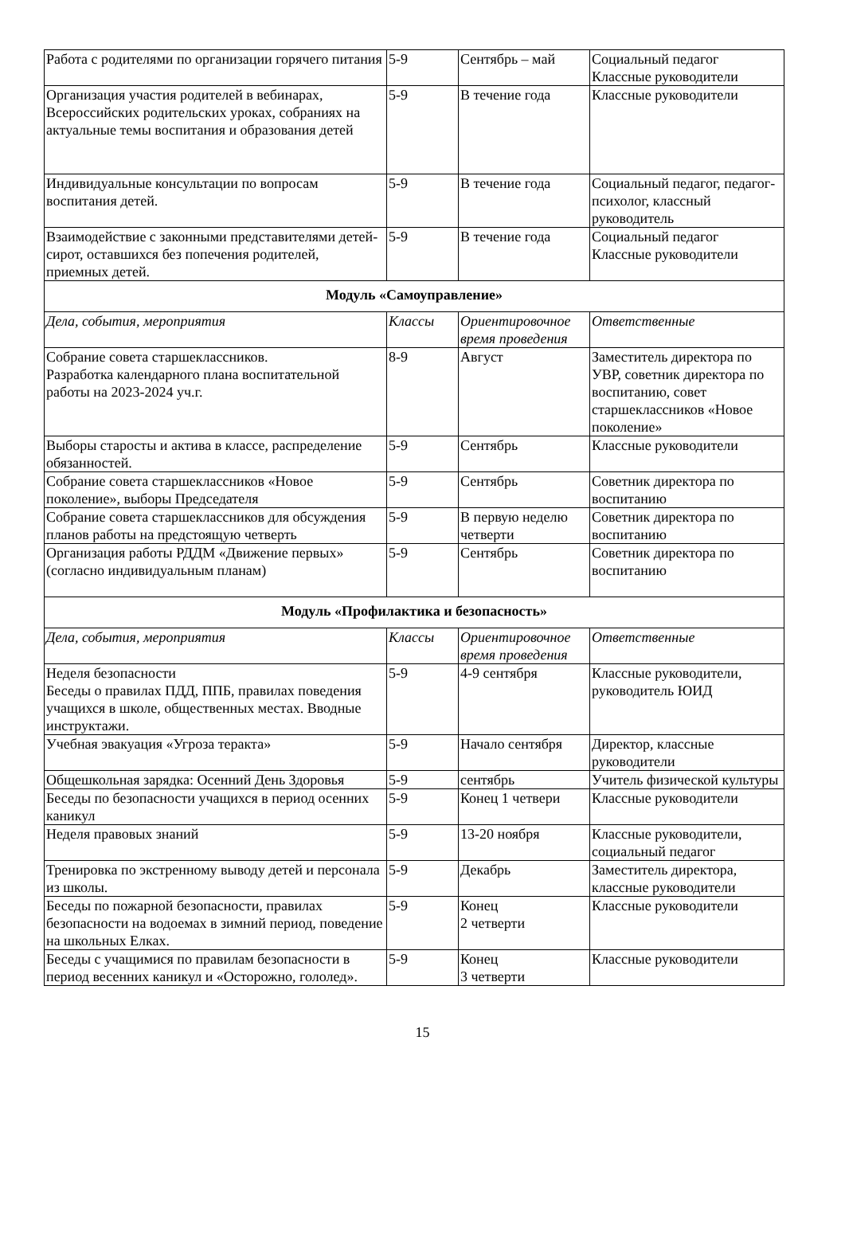| Работа с родителями по организации горячего питания | 5-9 | Сентябрь – май | Социальный педагог Классные руководители |
| Организация участия родителей в вебинарах, Всероссийских родительских уроках, собраниях на актуальные темы воспитания и образования детей | 5-9 | В течение года | Классные руководители |
| Индивидуальные консультации по вопросам воспитания детей. | 5-9 | В течение года | Социальный педагог, педагог-психолог, классный руководитель |
| Взаимодействие с законными представителями детей-сирот, оставшихся без попечения родителей, приемных детей. | 5-9 | В течение года | Социальный педагог Классные руководители |
| Модуль «Самоуправление» | | | |
| Дела, события, мероприятия | Классы | Ориентировочное время проведения | Ответственные |
| Собрание совета старшеклассников. Разработка календарного плана воспитательной работы на 2023-2024 уч.г. | 8-9 | Август | Заместитель директора по УВР, советник директора по воспитанию, совет старшеклассников «Новое поколение» |
| Выборы старосты и актива в классе, распределение обязанностей. | 5-9 | Сентябрь | Классные руководители |
| Собрание совета старшеклассников «Новое поколение», выборы Председателя | 5-9 | Сентябрь | Советник директора по воспитанию |
| Собрание совета старшеклассников для обсуждения планов работы на предстоящую четверть | 5-9 | В первую неделю четверти | Советник директора по воспитанию |
| Организация работы РДДМ «Движение первых» (согласно индивидуальным планам) | 5-9 | Сентябрь | Советник директора по воспитанию |
| Модуль «Профилактика и безопасность» | | | |
| Дела, события, мероприятия | Классы | Ориентировочное время проведения | Ответственные |
| Неделя безопасности Беседы о правилах ПДД, ППБ, правилах поведения учащихся в школе, общественных местах. Вводные инструктажи. | 5-9 | 4-9 сентября | Классные руководители, руководитель ЮИД |
| Учебная эвакуация «Угроза теракта» | 5-9 | Начало сентября | Директор, классные руководители |
| Общешкольная зарядка: Осенний День Здоровья | 5-9 | сентябрь | Учитель физической культуры |
| Беседы по безопасности учащихся в период осенних каникул | 5-9 | Конец 1 четвери | Классные руководители |
| Неделя правовых знаний | 5-9 | 13-20 ноября | Классные руководители, социальный педагог |
| Тренировка по экстренному выводу детей и персонала из школы. | 5-9 | Декабрь | Заместитель директора, классные руководители |
| Беседы по пожарной безопасности, правилах безопасности на водоемах в зимний период, поведение на школьных Елках. | 5-9 | Конец 2 четверти | Классные руководители |
| Беседы с учащимися по правилам безопасности в период весенних каникул и «Осторожно, гололед». | 5-9 | Конец 3 четверти | Классные руководители |
15